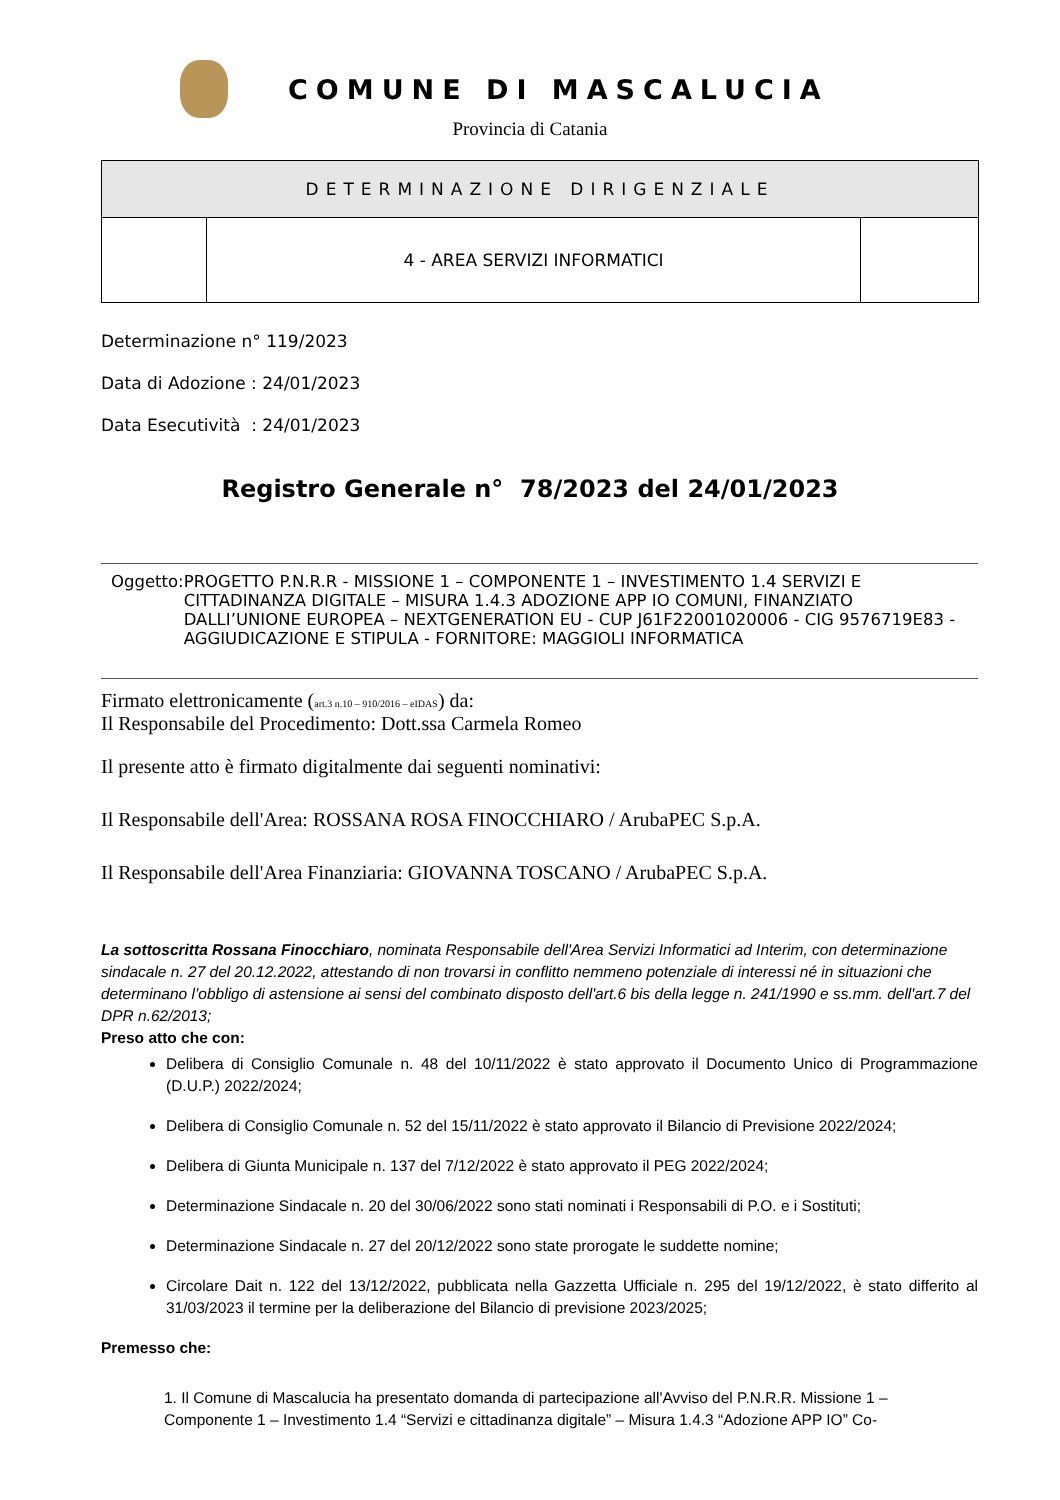COMUNE DI MASCALUCIA
Provincia di Catania
| DETERMINAZIONE DIRIGENZIALE | | |
| | 4 - AREA SERVIZI INFORMATICI | |
Determinazione n° 119/2023
Data di Adozione : 24/01/2023
Data Esecutività : 24/01/2023
Registro Generale n° 78/2023 del 24/01/2023
Oggetto: PROGETTO P.N.R.R - MISSIONE 1 – COMPONENTE 1 – INVESTIMENTO 1.4 SERVIZI E CITTADINANZA DIGITALE – MISURA 1.4.3 ADOZIONE APP IO COMUNI, FINANZIATO DALLI’UNIONE EUROPEA – NEXTGENERATION EU - CUP J61F22001020006 - CIG 9576719E83 - AGGIUDICAZIONE E STIPULA - FORNITORE: MAGGIOLI INFORMATICA
Firmato elettronicamente (art.3 n.10 – 910/2016 – eIDAS) da:
Il Responsabile del Procedimento: Dott.ssa Carmela Romeo
Il presente atto è firmato digitalmente dai seguenti nominativi:
Il Responsabile dell'Area: ROSSANA ROSA FINOCCHIARO / ArubaPEC S.p.A.
Il Responsabile dell'Area Finanziaria: GIOVANNA TOSCANO / ArubaPEC S.p.A.
La sottoscritta Rossana Finocchiaro, nominata Responsabile dell'Area Servizi Informatici ad Interim, con determinazione sindacale n. 27 del 20.12.2022, attestando di non trovarsi in conflitto nemmeno potenziale di interessi né in situazioni che determinano l’obbligo di astensione ai sensi del combinato disposto dell'art.6 bis della legge n. 241/1990 e ss.mm. dell'art.7 del DPR n.62/2013;
Preso atto che con:
Delibera di Consiglio Comunale n. 48 del 10/11/2022 è stato approvato il Documento Unico di Programmazione (D.U.P.) 2022/2024;
Delibera di Consiglio Comunale n. 52 del 15/11/2022 è stato approvato il Bilancio di Previsione 2022/2024;
Delibera di Giunta Municipale n. 137 del 7/12/2022 è stato approvato il PEG 2022/2024;
Determinazione Sindacale n. 20 del 30/06/2022 sono stati nominati i Responsabili di P.O. e i Sostituti;
Determinazione Sindacale n. 27 del 20/12/2022 sono state prorogate le suddette nomine;
Circolare Dait n. 122 del 13/12/2022, pubblicata nella Gazzetta Ufficiale n. 295 del 19/12/2022, è stato differito al 31/03/2023 il termine per la deliberazione del Bilancio di previsione 2023/2025;
Premesso che:
1. Il Comune di Mascalucia ha presentato domanda di partecipazione all'Avviso del P.N.R.R. Missione 1 – Componente 1 – Investimento 1.4 “Servizi e cittadinanza digitale” – Misura 1.4.3 “Adozione APP IO” Co-